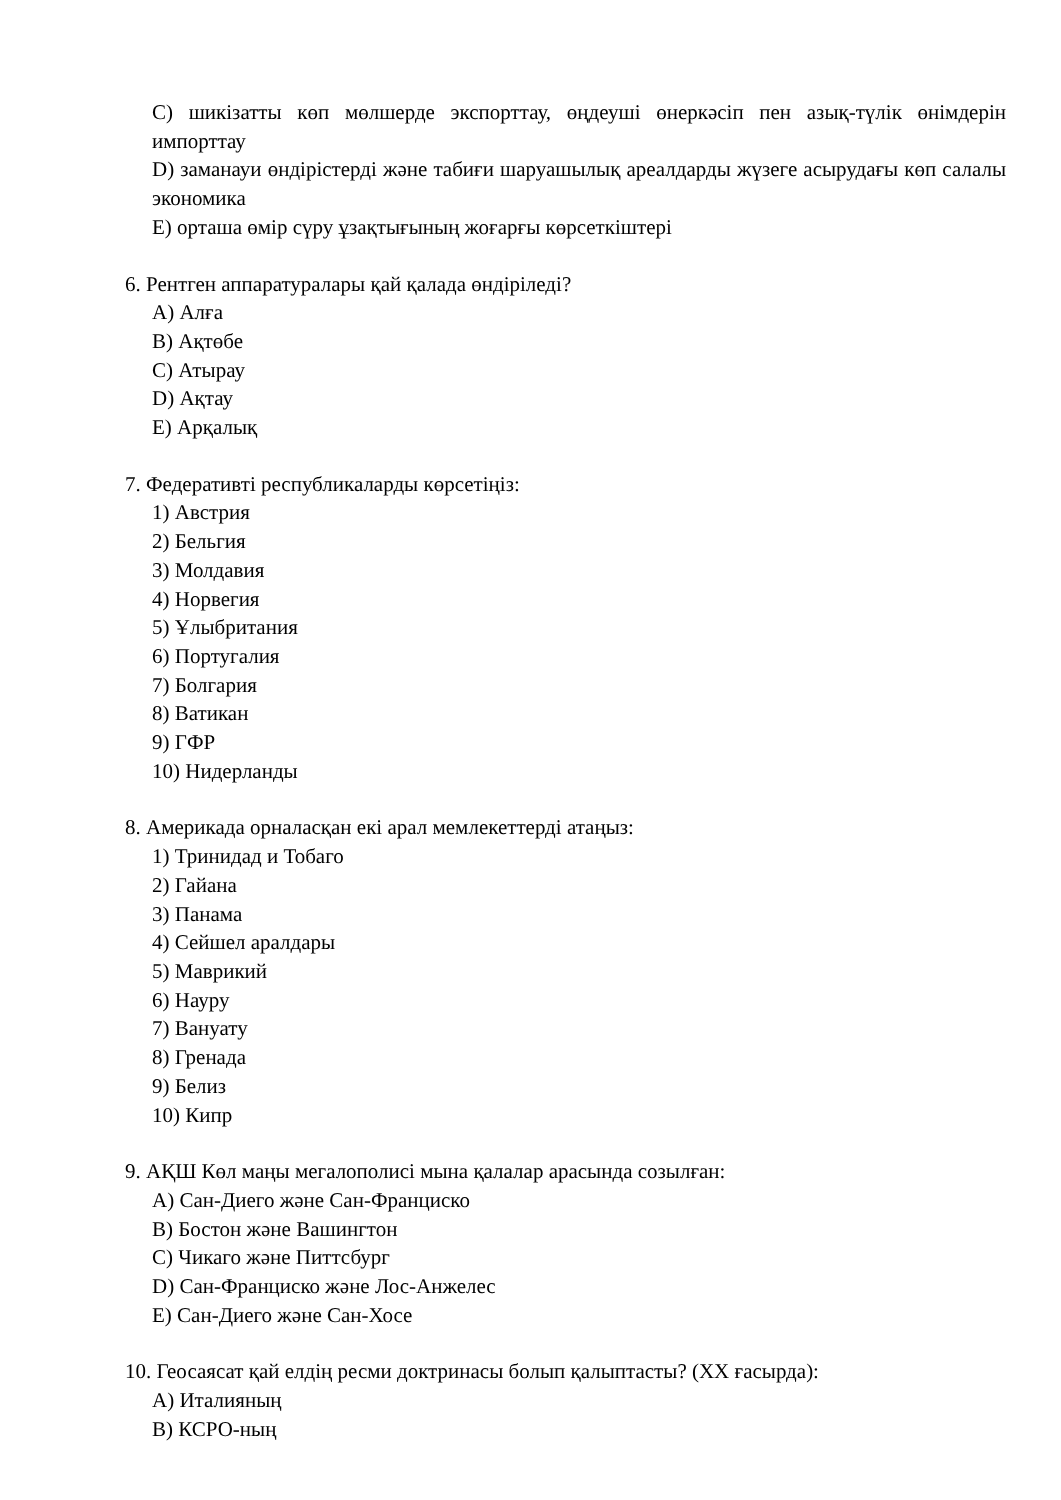C) шикізатты көп мөлшерде экспорттау, өңдеуші өнеркәсіп пен азық-түлік өнімдерін импорттау
D) заманауи өндірістерді және табиғи шаруашылық ареалдарды жүзеге асырудағы көп салалы экономика
E) орташа өмір сүру ұзақтығының жоғарғы көрсеткіштері
6. Рентген аппаратуралары қай қалада өндіріледі?
A) Алға
B) Ақтөбе
C) Атырау
D) Ақтау
E) Арқалық
7. Федеративті республикаларды көрсетіңіз:
1) Австрия
2) Бельгия
3) Молдавия
4) Норвегия
5) Ұлыбритания
6) Португалия
7) Болгария
8) Ватикан
9) ГФР
10) Нидерланды
8. Америкада орналасқан екі арал мемлекеттерді атаңыз:
1) Тринидад и Тобаго
2) Гайана
3) Панама
4) Сейшел аралдары
5) Маврикий
6) Науру
7) Вануату
8) Гренада
9) Белиз
10) Кипр
9. АҚШ Көл маңы мегалополисі мына қалалар арасында созылған:
A) Сан-Диего және Сан-Франциско
B) Бостон және Вашингтон
C) Чикаго және Питтсбург
D) Сан-Франциско және Лос-Анжелес
E) Сан-Диего және Сан-Хосе
10. Геосаясат қай елдің ресми доктринасы болып қалыптасты? (XX ғасырда):
A) Италияның
B) КСРО-ның